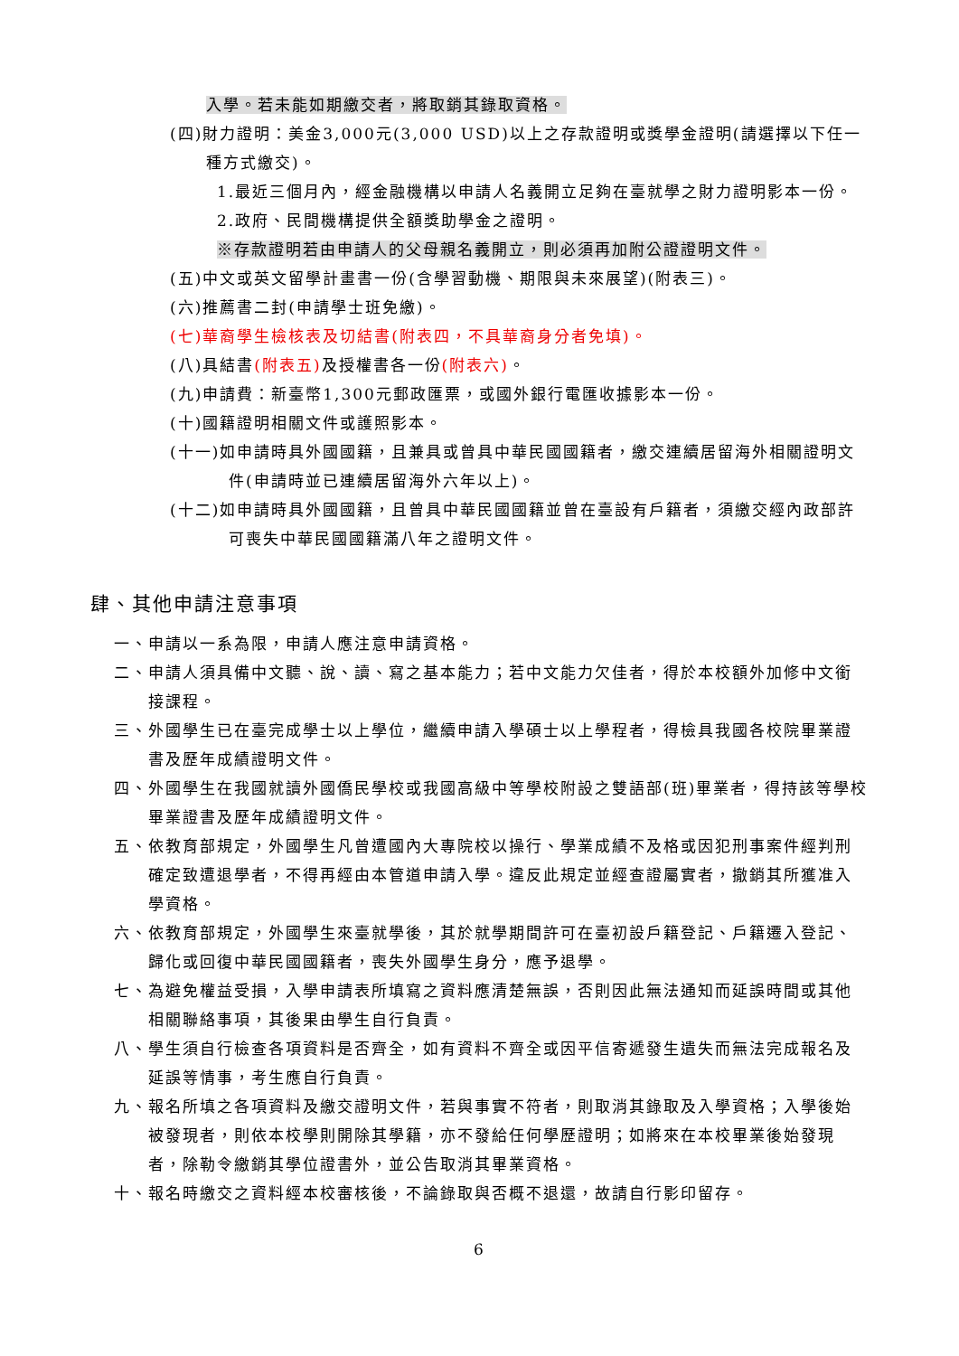入學。若未能如期繳交者，將取銷其錄取資格。
(四)財力證明：美金3,000元(3,000 USD)以上之存款證明或獎學金證明(請選擇以下任一種方式繳交)。
1.最近三個月內，經金融機構以申請人名義開立足夠在臺就學之財力證明影本一份。
2.政府、民間機構提供全額獎助學金之證明。
※存款證明若由申請人的父母親名義開立，則必須再加附公證證明文件。
(五)中文或英文留學計畫書一份(含學習動機、期限與未來展望)(附表三)。
(六)推薦書二封(申請學士班免繳)。
(七)華裔學生檢核表及切結書(附表四，不具華裔身分者免填)。
(八)具結書(附表五) 及授權書各一份(附表六)。
(九)申請費：新臺幣1,300元郵政匯票，或國外銀行電匯收據影本一份。
(十)國籍證明相關文件或護照影本。
(十一)如申請時具外國國籍，且兼具或曾具中華民國國籍者，繳交連續居留海外相關證明文件(申請時並已連續居留海外六年以上)。
(十二)如申請時具外國國籍，且曾具中華民國國籍並曾在臺設有戶籍者，須繳交經內政部許可喪失中華民國國籍滿八年之證明文件。
肆、其他申請注意事項
一、申請以一系為限，申請人應注意申請資格。
二、申請人須具備中文聽、說、讀、寫之基本能力；若中文能力欠佳者，得於本校額外加修中文銜接課程。
三、外國學生已在臺完成學士以上學位，繼續申請入學碩士以上學程者，得檢具我國各校院畢業證書及歷年成績證明文件。
四、外國學生在我國就讀外國僑民學校或我國高級中等學校附設之雙語部(班)畢業者，得持該等學校畢業證書及歷年成績證明文件。
五、依教育部規定，外國學生凡曾遭國內大專院校以操行、學業成績不及格或因犯刑事案件經判刑確定致遭退學者，不得再經由本管道申請入學。違反此規定並經查證屬實者，撤銷其所獲准入學資格。
六、依教育部規定，外國學生來臺就學後，其於就學期間許可在臺初設戶籍登記、戶籍遷入登記、歸化或回復中華民國國籍者，喪失外國學生身分，應予退學。
七、為避免權益受損，入學申請表所填寫之資料應清楚無誤，否則因此無法通知而延誤時間或其他相關聯絡事項，其後果由學生自行負責。
八、學生須自行檢查各項資料是否齊全，如有資料不齊全或因平信寄遞發生遺失而無法完成報名及延誤等情事，考生應自行負責。
九、報名所填之各項資料及繳交證明文件，若與事實不符者，則取消其錄取及入學資格；入學後始被發現者，則依本校學則開除其學籍，亦不發給任何學歷證明；如將來在本校畢業後始發現者，除勒令繳銷其學位證書外，並公告取消其畢業資格。
十、報名時繳交之資料經本校審核後，不論錄取與否概不退還，故請自行影印留存。
6